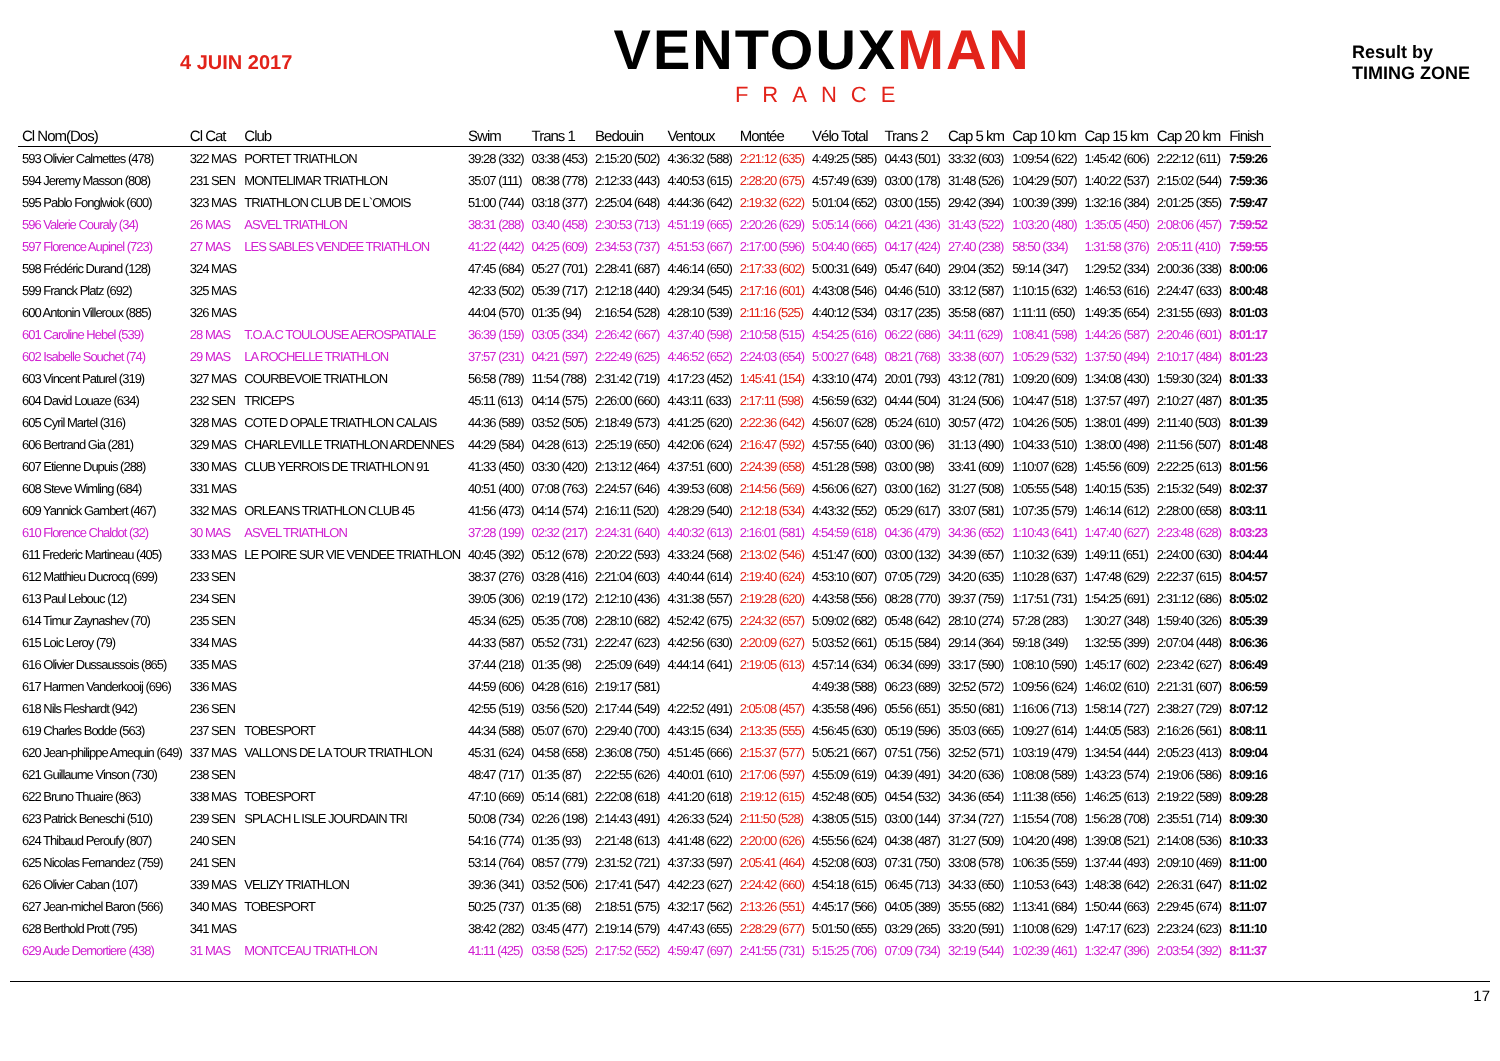4 JUIN 2017
VENTOUXMAN
FRANCE
Result by
TIMING ZONE
| Cl Nom(Dos) | Cl Cat | Club | Swim | Trans 1 | Bedouin | Ventoux | Montée | Vélo Total | Trans 2 | Cap 5 km | Cap 10 km | Cap 15 km | Cap 20 km | Finish |
| --- | --- | --- | --- | --- | --- | --- | --- | --- | --- | --- | --- | --- | --- | --- |
| 593 Olivier Calmettes (478) | 322 MAS | PORTET TRIATHLON | 39:28 (332) | 03:38 (453) | 2:15:20 (502) | 4:36:32 (588) | 2:21:12 (635) | 4:49:25 (585) | 04:43 (501) | 33:32 (603) | 1:09:54 (622) | 1:45:42 (606) | 2:22:12 (611) | 7:59:26 |
| 594 Jeremy Masson (808) | 231 SEN | MONTELIMAR TRIATHLON | 35:07 (111) | 08:38 (778) | 2:12:33 (443) | 4:40:53 (615) | 2:28:20 (675) | 4:57:49 (639) | 03:00 (178) | 31:48 (526) | 1:04:29 (507) | 1:40:22 (537) | 2:15:02 (544) | 7:59:36 |
| 595 Pablo Fonglwiok (600) | 323 MAS | TRIATHLON CLUB DE L`OMOIS | 51:00 (744) | 03:18 (377) | 2:25:04 (648) | 4:44:36 (642) | 2:19:32 (622) | 5:01:04 (652) | 03:00 (155) | 29:42 (394) | 1:00:39 (399) | 1:32:16 (384) | 2:01:25 (355) | 7:59:47 |
| 596 Valerie Couraly (34) | 26 MAS | ASVEL TRIATHLON | 38:31 (288) | 03:40 (458) | 2:30:53 (713) | 4:51:19 (665) | 2:20:26 (629) | 5:05:14 (666) | 04:21 (436) | 31:43 (522) | 1:03:20 (480) | 1:35:05 (450) | 2:08:06 (457) | 7:59:52 |
| 597 Florence Aupinel (723) | 27 MAS | LES SABLES VENDEE TRIATHLON | 41:22 (442) | 04:25 (609) | 2:34:53 (737) | 4:51:53 (667) | 2:17:00 (596) | 5:04:40 (665) | 04:17 (424) | 27:40 (238) | 58:50 (334) | 1:31:58 (376) | 2:05:11 (410) | 7:59:55 |
| 598 Frédéric Durand (128) | 324 MAS | | 47:45 (684) | 05:27 (701) | 2:28:41 (687) | 4:46:14 (650) | 2:17:33 (602) | 5:00:31 (649) | 05:47 (640) | 29:04 (352) | 59:14 (347) | 1:29:52 (334) | 2:00:36 (338) | 8:00:06 |
| 599 Franck Platz (692) | 325 MAS | | 42:33 (502) | 05:39 (717) | 2:12:18 (440) | 4:29:34 (545) | 2:17:16 (601) | 4:43:08 (546) | 04:46 (510) | 33:12 (587) | 1:10:15 (632) | 1:46:53 (616) | 2:24:47 (633) | 8:00:48 |
| 600 Antonin Villeroux (885) | 326 MAS | | 44:04 (570) | 01:35 (94) | 2:16:54 (528) | 4:28:10 (539) | 2:11:16 (525) | 4:40:12 (534) | 03:17 (235) | 35:58 (687) | 1:11:11 (650) | 1:49:35 (654) | 2:31:55 (693) | 8:01:03 |
| 601 Caroline Hebel (539) | 28 MAS | T.O.A.C TOULOUSE AEROSPATIALE | 36:39 (159) | 03:05 (334) | 2:26:42 (667) | 4:37:40 (598) | 2:10:58 (515) | 4:54:25 (616) | 06:22 (686) | 34:11 (629) | 1:08:41 (598) | 1:44:26 (587) | 2:20:46 (601) | 8:01:17 |
| 602 Isabelle Souchet (74) | 29 MAS | LA ROCHELLE TRIATHLON | 37:57 (231) | 04:21 (597) | 2:22:49 (625) | 4:46:52 (652) | 2:24:03 (654) | 5:00:27 (648) | 08:21 (768) | 33:38 (607) | 1:05:29 (532) | 1:37:50 (494) | 2:10:17 (484) | 8:01:23 |
| 603 Vincent Paturel (319) | 327 MAS | COURBEVOIE TRIATHLON | 56:58 (789) | 11:54 (788) | 2:31:42 (719) | 4:17:23 (452) | 1:45:41 (154) | 4:33:10 (474) | 20:01 (793) | 43:12 (781) | 1:09:20 (609) | 1:34:08 (430) | 1:59:30 (324) | 8:01:33 |
| 604 David Louaze (634) | 232 SEN | TRICEPS | 45:11 (613) | 04:14 (575) | 2:26:00 (660) | 4:43:11 (633) | 2:17:11 (598) | 4:56:59 (632) | 04:44 (504) | 31:24 (506) | 1:04:47 (518) | 1:37:57 (497) | 2:10:27 (487) | 8:01:35 |
| 605 Cyril Martel (316) | 328 MAS | COTE D OPALE TRIATHLON CALAIS | 44:36 (589) | 03:52 (505) | 2:18:49 (573) | 4:41:25 (620) | 2:22:36 (642) | 4:56:07 (628) | 05:24 (610) | 30:57 (472) | 1:04:26 (505) | 1:38:01 (499) | 2:11:40 (503) | 8:01:39 |
| 606 Bertrand Gia (281) | 329 MAS | CHARLEVILLE TRIATHLON ARDENNES | 44:29 (584) | 04:28 (613) | 2:25:19 (650) | 4:42:06 (624) | 2:16:47 (592) | 4:57:55 (640) | 03:00 (96) | 31:13 (490) | 1:04:33 (510) | 1:38:00 (498) | 2:11:56 (507) | 8:01:48 |
| 607 Etienne Dupuis (288) | 330 MAS | CLUB YERROIS DE TRIATHLON 91 | 41:33 (450) | 03:30 (420) | 2:13:12 (464) | 4:37:51 (600) | 2:24:39 (658) | 4:51:28 (598) | 03:00 (98) | 33:41 (609) | 1:10:07 (628) | 1:45:56 (609) | 2:22:25 (613) | 8:01:56 |
| 608 Steve Wimling (684) | 331 MAS | | 40:51 (400) | 07:08 (763) | 2:24:57 (646) | 4:39:53 (608) | 2:14:56 (569) | 4:56:06 (627) | 03:00 (162) | 31:27 (508) | 1:05:55 (548) | 1:40:15 (535) | 2:15:32 (549) | 8:02:37 |
| 609 Yannick Gambert (467) | 332 MAS | ORLEANS TRIATHLON CLUB 45 | 41:56 (473) | 04:14 (574) | 2:16:11 (520) | 4:28:29 (540) | 2:12:18 (534) | 4:43:32 (552) | 05:29 (617) | 33:07 (581) | 1:07:35 (579) | 1:46:14 (612) | 2:28:00 (658) | 8:03:11 |
| 610 Florence Chaldot (32) | 30 MAS | ASVEL TRIATHLON | 37:28 (199) | 02:32 (217) | 2:24:31 (640) | 4:40:32 (613) | 2:16:01 (581) | 4:54:59 (618) | 04:36 (479) | 34:36 (652) | 1:10:43 (641) | 1:47:40 (627) | 2:23:48 (628) | 8:03:23 |
| 611 Frederic Martineau (405) | 333 MAS | LE POIRE SUR VIE VENDEE TRIATHLON | 40:45 (392) | 05:12 (678) | 2:20:22 (593) | 4:33:24 (568) | 2:13:02 (546) | 4:51:47 (600) | 03:00 (132) | 34:39 (657) | 1:10:32 (639) | 1:49:11 (651) | 2:24:00 (630) | 8:04:44 |
| 612 Matthieu Ducrocq (699) | 233 SEN | | 38:37 (276) | 03:28 (416) | 2:21:04 (603) | 4:40:44 (614) | 2:19:40 (624) | 4:53:10 (607) | 07:05 (729) | 34:20 (635) | 1:10:28 (637) | 1:47:48 (629) | 2:22:37 (615) | 8:04:57 |
| 613 Paul Lebouc (12) | 234 SEN | | 39:05 (306) | 02:19 (172) | 2:12:10 (436) | 4:31:38 (557) | 2:19:28 (620) | 4:43:58 (556) | 08:28 (770) | 39:37 (759) | 1:17:51 (731) | 1:54:25 (691) | 2:31:12 (686) | 8:05:02 |
| 614 Timur Zaynashev (70) | 235 SEN | | 45:34 (625) | 05:35 (708) | 2:28:10 (682) | 4:52:42 (675) | 2:24:32 (657) | 5:09:02 (682) | 05:48 (642) | 28:10 (274) | 57:28 (283) | 1:30:27 (348) | 1:59:40 (326) | 8:05:39 |
| 615 Loic Leroy (79) | 334 MAS | | 44:33 (587) | 05:52 (731) | 2:22:47 (623) | 4:42:56 (630) | 2:20:09 (627) | 5:03:52 (661) | 05:15 (584) | 29:14 (364) | 59:18 (349) | 1:32:55 (399) | 2:07:04 (448) | 8:06:36 |
| 616 Olivier Dussaussois (865) | 335 MAS | | 37:44 (218) | 01:35 (98) | 2:25:09 (649) | 4:44:14 (641) | 2:19:05 (613) | 4:57:14 (634) | 06:34 (699) | 33:17 (590) | 1:08:10 (590) | 1:45:17 (602) | 2:23:42 (627) | 8:06:49 |
| 617 Harmen Vanderkooij (696) | 336 MAS | | 44:59 (606) | 04:28 (616) | 2:19:17 (581) | | | 4:49:38 (588) | 06:23 (689) | 32:52 (572) | 1:09:56 (624) | 1:46:02 (610) | 2:21:31 (607) | 8:06:59 |
| 618 Nils Fleshardt (942) | 236 SEN | | 42:55 (519) | 03:56 (520) | 2:17:44 (549) | 4:22:52 (491) | 2:05:08 (457) | 4:35:58 (496) | 05:56 (651) | 35:50 (681) | 1:16:06 (713) | 1:58:14 (727) | 2:38:27 (729) | 8:07:12 |
| 619 Charles Bodde (563) | 237 SEN | TOBESPORT | 44:34 (588) | 05:07 (670) | 2:29:40 (700) | 4:43:15 (634) | 2:13:35 (555) | 4:56:45 (630) | 05:19 (596) | 35:03 (665) | 1:09:27 (614) | 1:44:05 (583) | 2:16:26 (561) | 8:08:11 |
| 620 Jean-philippe Amequin (649) | 337 MAS | VALLONS DE LA TOUR TRIATHLON | 45:31 (624) | 04:58 (658) | 2:36:08 (750) | 4:51:45 (666) | 2:15:37 (577) | 5:05:21 (667) | 07:51 (756) | 32:52 (571) | 1:03:19 (479) | 1:34:54 (444) | 2:05:23 (413) | 8:09:04 |
| 621 Guillaume Vinson (730) | 238 SEN | | 48:47 (717) | 01:35 (87) | 2:22:55 (626) | 4:40:01 (610) | 2:17:06 (597) | 4:55:09 (619) | 04:39 (491) | 34:20 (636) | 1:08:08 (589) | 1:43:23 (574) | 2:19:06 (586) | 8:09:16 |
| 622 Bruno Thuaire (863) | 338 MAS | TOBESPORT | 47:10 (669) | 05:14 (681) | 2:22:08 (618) | 4:41:20 (618) | 2:19:12 (615) | 4:52:48 (605) | 04:54 (532) | 34:36 (654) | 1:11:38 (656) | 1:46:25 (613) | 2:19:22 (589) | 8:09:28 |
| 623 Patrick Beneschi (510) | 239 SEN | SPLACH L ISLE JOURDAIN TRI | 50:08 (734) | 02:26 (198) | 2:14:43 (491) | 4:26:33 (524) | 2:11:50 (528) | 4:38:05 (515) | 03:00 (144) | 37:34 (727) | 1:15:54 (708) | 1:56:28 (708) | 2:35:51 (714) | 8:09:30 |
| 624 Thibaud Peroufy (807) | 240 SEN | | 54:16 (774) | 01:35 (93) | 2:21:48 (613) | 4:41:48 (622) | 2:20:00 (626) | 4:55:56 (624) | 04:38 (487) | 31:27 (509) | 1:04:20 (498) | 1:39:08 (521) | 2:14:08 (536) | 8:10:33 |
| 625 Nicolas Fernandez (759) | 241 SEN | | 53:14 (764) | 08:57 (779) | 2:31:52 (721) | 4:37:33 (597) | 2:05:41 (464) | 4:52:08 (603) | 07:31 (750) | 33:08 (578) | 1:06:35 (559) | 1:37:44 (493) | 2:09:10 (469) | 8:11:00 |
| 626 Olivier Caban (107) | 339 MAS | VELIZY TRIATHLON | 39:36 (341) | 03:52 (506) | 2:17:41 (547) | 4:42:23 (627) | 2:24:42 (660) | 4:54:18 (615) | 06:45 (713) | 34:33 (650) | 1:10:53 (643) | 1:48:38 (642) | 2:26:31 (647) | 8:11:02 |
| 627 Jean-michel Baron (566) | 340 MAS | TOBESPORT | 50:25 (737) | 01:35 (68) | 2:18:51 (575) | 4:32:17 (562) | 2:13:26 (551) | 4:45:17 (566) | 04:05 (389) | 35:55 (682) | 1:13:41 (684) | 1:50:44 (663) | 2:29:45 (674) | 8:11:07 |
| 628 Berthold Prott (795) | 341 MAS | | 38:42 (282) | 03:45 (477) | 2:19:14 (579) | 4:47:43 (655) | 2:28:29 (677) | 5:01:50 (655) | 03:29 (265) | 33:20 (591) | 1:10:08 (629) | 1:47:17 (623) | 2:23:24 (623) | 8:11:10 |
| 629 Aude Demortiere (438) | 31 MAS | MONTCEAU TRIATHLON | 41:11 (425) | 03:58 (525) | 2:17:52 (552) | 4:59:47 (697) | 2:41:55 (731) | 5:15:25 (706) | 07:09 (734) | 32:19 (544) | 1:02:39 (461) | 1:32:47 (396) | 2:03:54 (392) | 8:11:37 |
17